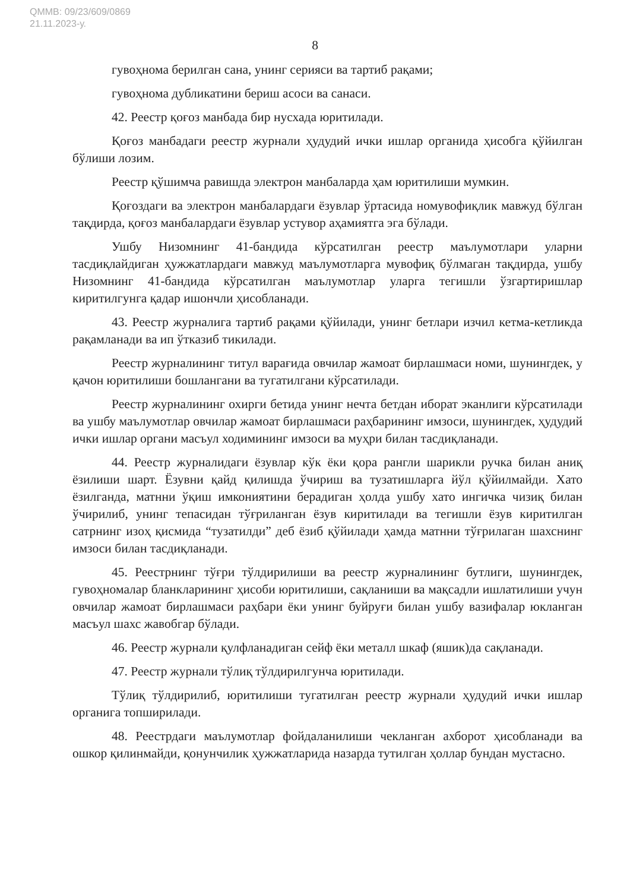QMMB: 09/23/609/0869
21.11.2023-у.
8
гувоҳнома берилган сана, унинг серияси ва тартиб рақами;
гувоҳнома дубликатини бериш асоси ва санаси.
42. Реестр қоғоз манбада бир нусхада юритилади.
Қоғоз манбадаги реестр журнали ҳудудий ички ишлар органида ҳисобга қўйилган бўлиши лозим.
Реестр қўшимча равишда электрон манбаларда ҳам юритилиши мумкин.
Қоғоздаги ва электрон манбалардаги ёзувлар ўртасида номувофиқлик мавжуд бўлган тақдирда, қоғоз манбалардаги ёзувлар устувор аҳамиятга эга бўлади.
Ушбу Низомнинг 41-бандида кўрсатилган реестр маълумотлари уларни тасдиқлайдиган ҳужжатлардаги мавжуд маълумотларга мувофиқ бўлмаган тақдирда, ушбу Низомнинг 41-бандида кўрсатилган маълумотлар уларга тегишли ўзгартиришлар киритилгунга қадар ишончли ҳисобланади.
43. Реестр журналига тартиб рақами қўйилади, унинг бетлари изчил кетма-кетликда рақамланади ва ип ўтказиб тикилади.
Реестр журналининг титул варағида овчилар жамоат бирлашмаси номи, шунингдек, у қачон юритилиши бошлангани ва тугатилгани кўрсатилади.
Реестр журналининг охирги бетида унинг нечта бетдан иборат эканлиги кўрсатилади ва ушбу маълумотлар овчилар жамоат бирлашмаси раҳбарининг имзоси, шунингдек, ҳудудий ички ишлар органи масъул ходимининг имзоси ва муҳри билан тасдиқланади.
44. Реестр журналидаги ёзувлар кўк ёки қора рангли шарикли ручка билан аниқ ёзилиши шарт. Ёзувни қайд қилишда ўчириш ва тузатишларга йўл қўйилмайди. Хато ёзилганда, матнни ўқиш имкониятини берадиган ҳолда ушбу хато ингичка чизиқ билан ўчирилиб, унинг тепасидан тўғриланган ёзув киритилади ва тегишли ёзув киритилган сатрнинг изоҳ қисмида “тузатилди” деб ёзиб қўйилади ҳамда матнни тўғрилаган шахснинг имзоси билан тасдиқланади.
45. Реестрнинг тўғри тўлдирилиши ва реестр журналининг бутлиги, шунингдек, гувоҳномалар бланкларининг ҳисоби юритилиши, сақланиши ва мақсадли ишлатилиши учун овчилар жамоат бирлашмаси раҳбари ёки унинг буйруғи билан ушбу вазифалар юкланган масъул шахс жавобгар бўлади.
46. Реестр журнали қулфланадиган сейф ёки металл шкаф (яшик)да сақланади.
47. Реестр журнали тўлиқ тўлдирилгунча юритилади.
Тўлиқ тўлдирилиб, юритилиши тугатилган реестр журнали ҳудудий ички ишлар органига топширилади.
48. Реестрдаги маълумотлар фойдаланилиши чекланган ахборот ҳисобланади ва ошкор қилинмайди, қонунчилик ҳужжатларида назарда тутилган ҳоллар бундан мустасно.